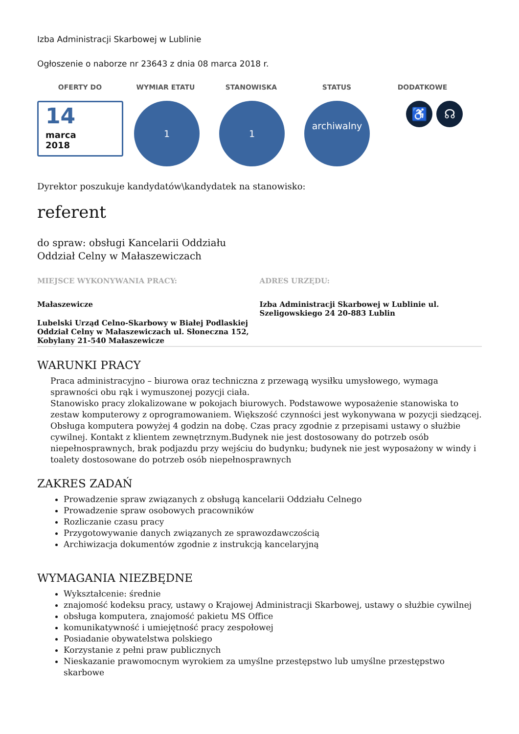Izba Administracji Skarbowej w Lublinie
Ogłoszenie o naborze nr 23643 z dnia 08 marca 2018 r.
OFERTY DO WYMIAR ETATU STANOWISKA STATUS DODATKOWE
14
marca
2018
1 1
archiwalny
♿ ☊
Dyrektor poszukuje kandydatów\kandydatek na stanowisko:
referent
do spraw: obsługi Kancelarii Oddziału
Oddział Celny w Małaszewiczach
MIEJSCE WYKONYWANIA PRACY:
Małaszewicze
Lubelski Urząd Celno-Skarbowy w Białej Podlaskiej Oddział Celny w Małaszewiczach ul. Słoneczna 152, Kobylany 21-540 Małaszewicze
ADRES URZĘDU:
Izba Administracji Skarbowej w Lublinie ul. Szeligowskiego 24 20-883 Lublin
WARUNKI PRACY
Praca administracyjno – biurowa oraz techniczna z przewagą wysiłku umysłowego, wymaga sprawności obu rąk i wymuszonej pozycji ciała.
Stanowisko pracy zlokalizowane w pokojach biurowych. Podstawowe wyposażenie stanowiska to zestaw komputerowy z oprogramowaniem. Większość czynności jest wykonywana w pozycji siedzącej. Obsługa komputera powyżej 4 godzin na dobę. Czas pracy zgodnie z przepisami ustawy o służbie cywilnej. Kontakt z klientem zewnętrznym.Budynek nie jest dostosowany do potrzeb osób niepełnosprawnych, brak podjazdu przy wejściu do budynku; budynek nie jest wyposażony w windy i toalety dostosowane do potrzeb osób niepełnosprawnych
ZAKRES ZADAŃ
Prowadzenie spraw związanych z obsługą kancelarii Oddziału Celnego
Prowadzenie spraw osobowych pracowników
Rozliczanie czasu pracy
Przygotowywanie danych związanych ze sprawozdawczością
Archiwizacja dokumentów zgodnie z instrukcją kancelaryjną
WYMAGANIA NIEZBĘDNE
Wykształcenie: średnie
znajomość kodeksu pracy, ustawy o Krajowej Administracji Skarbowej, ustawy o służbie cywilnej
obsługa komputera, znajomość pakietu MS Office
komunikatywność i umiejętność pracy zespołowej
Posiadanie obywatelstwa polskiego
Korzystanie z pełni praw publicznych
Nieskazanie prawomocnym wyrokiem za umyślne przestępstwo lub umyślne przestępstwo skarbowe